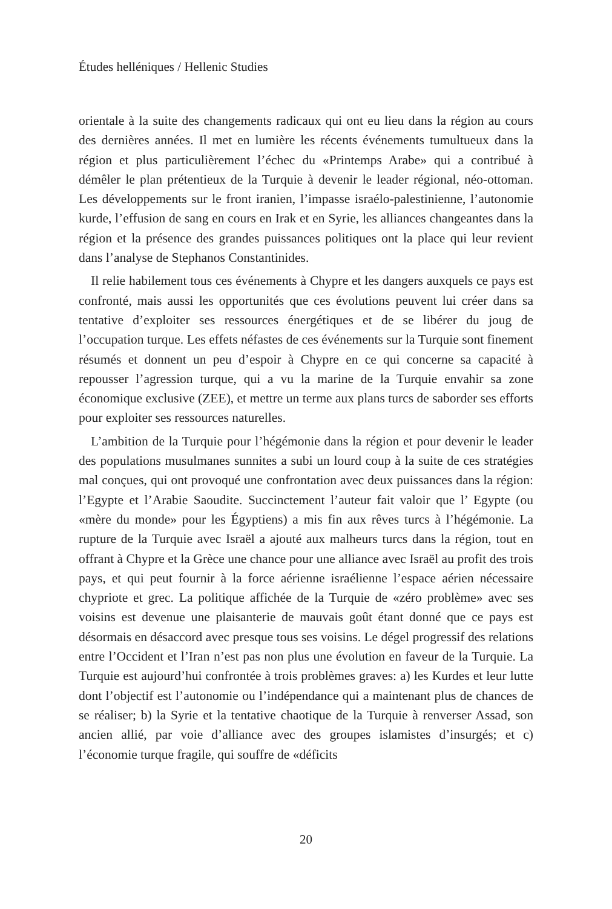Études helléniques / Hellenic Studies
orientale à la suite des changements radicaux qui ont eu lieu dans la région au cours des dernières années. Il met en lumière les récents événements tumultueux dans la région et plus particulièrement l’échec du «Printemps Arabe» qui a contribué à démêler le plan prétentieux de la Turquie à devenir le leader régional, néo-ottoman. Les développements sur le front iranien, l’impasse israélo-palestinienne, l’autonomie kurde, l’effusion de sang en cours en Irak et en Syrie, les alliances changeantes dans la région et la présence des grandes puissances politiques ont la place qui leur revient dans l’analyse de Stephanos Constantinides.
Il relie habilement tous ces événements à Chypre et les dangers auxquels ce pays est confronté, mais aussi les opportunités que ces évolutions peuvent lui créer dans sa tentative d’exploiter ses ressources énergétiques et de se libérer du joug de l’occupation turque. Les effets néfastes de ces événements sur la Turquie sont finement résumés et donnent un peu d’espoir à Chypre en ce qui concerne sa capacité à repousser l’agression turque, qui a vu la marine de la Turquie envahir sa zone économique exclusive (ZEE), et mettre un terme aux plans turcs de saborder ses efforts pour exploiter ses ressources naturelles.
L’ambition de la Turquie pour l’hégémonie dans la région et pour devenir le leader des populations musulmanes sunnites a subi un lourd coup à la suite de ces stratégies mal conçues, qui ont provoqué une confrontation avec deux puissances dans la région: l’Egypte et l’Arabie Saoudite. Succinctement l’auteur fait valoir que l’ Egypte (ou «mère du monde» pour les Égyptiens) a mis fin aux rêves turcs à l’hégémonie. La rupture de la Turquie avec Israël a ajouté aux malheurs turcs dans la région, tout en offrant à Chypre et la Grèce une chance pour une alliance avec Israël au profit des trois pays, et qui peut fournir à la force aérienne israélienne l’espace aérien nécessaire chypriote et grec. La politique affichée de la Turquie de «zéro problème» avec ses voisins est devenue une plaisanterie de mauvais goût étant donné que ce pays est désormais en désaccord avec presque tous ses voisins. Le dégel progressif des relations entre l’Occident et l’Iran n’est pas non plus une évolution en faveur de la Turquie. La Turquie est aujourd’hui confrontée à trois problèmes graves: a) les Kurdes et leur lutte dont l’objectif est l’autonomie ou l’indépendance qui a maintenant plus de chances de se réaliser; b) la Syrie et la tentative chaotique de la Turquie à renverser Assad, son ancien allié, par voie d’alliance avec des groupes islamistes d’insurgés; et c) l’économie turque fragile, qui souffre de «déficits
20